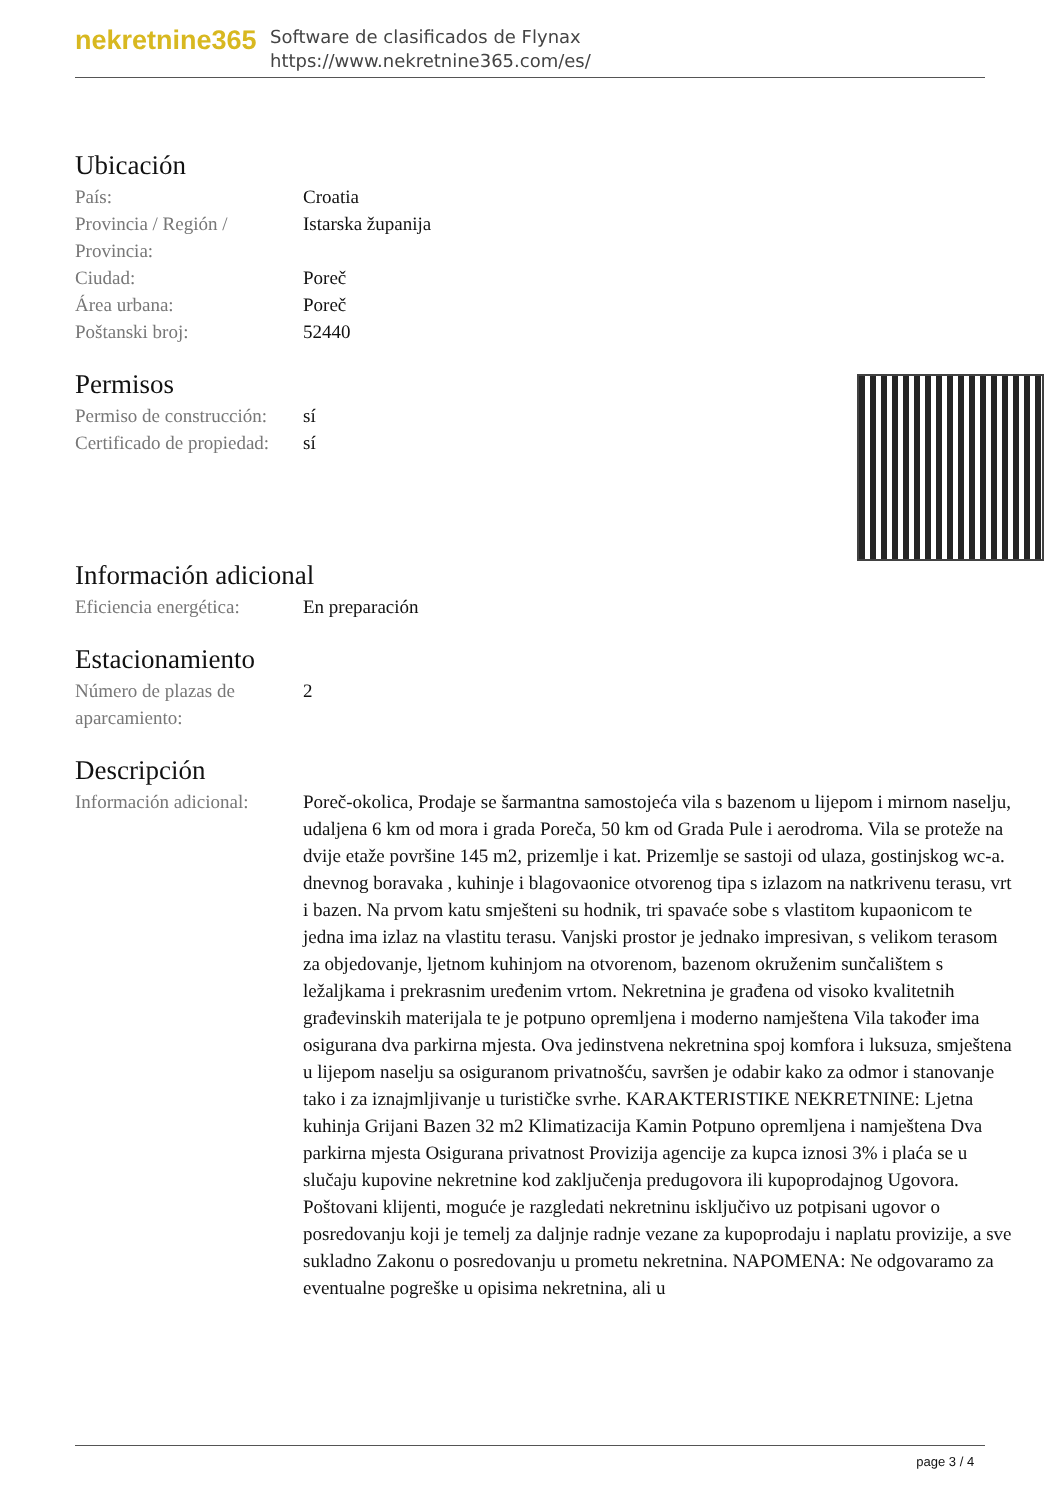nekretnine365
Software de clasificados de Flynax
https://www.nekretnine365.com/es/
Ubicación
| País: | Croatia |
| Provincia / Región / Provincia: | Istarska županija |
| Ciudad: | Poreč |
| Área urbana: | Poreč |
| Poštanski broj: | 52440 |
Permisos
| Permiso de construcción: | sí |
| Certificado de propiedad: | sí |
Información adicional
| Eficiencia energética: | En preparación |
Estacionamiento
| Número de plazas de aparcamiento: | 2 |
Descripción
| Información adicional: | Poreč-okolica, Prodaje se šarmantna samostojeća vila s bazenom u lijepom i mirnom naselju, udaljena 6 km od mora i grada Poreča, 50 km od Grada Pule i aerodroma. Vila se proteže na dvije etaže površine 145 m2, prizemlje i kat. Prizemlje se sastoji od ulaza, gostinjskog wc-a. dnevnog boravaka , kuhinje i blagovaonice otvorenog tipa s izlazom na natkrivenu terasu, vrt i bazen. Na prvom katu smješteni su hodnik, tri spavaće sobe s vlastitom kupaonicom te jedna ima izlaz na vlastitu terasu. Vanjski prostor je jednako impresivan, s velikom terasom za objedovanje, ljetnom kuhinjom na otvorenom, bazenom okruženim sunčalištem s ležaljkama i prekrasnim uređenim vrtom. Nekretnina je građena od visoko kvalitetnih građevinskih materijala te je potpuno opremljena i moderno namještena Vila također ima osigurana dva parkirna mjesta. Ova jedinstvena nekretnina spoj komfora i luksuza, smještena u lijepom naselju sa osiguranom privatnošću, savršen je odabir kako za odmor i stanovanje tako i za iznajmljivanje u turističke svrhe. KARAKTERISTIKE NEKRETNINE: Ljetna kuhinja Grijani Bazen 32 m2 Klimatizacija Kamin Potpuno opremljena i namještena Dva parkirna mjesta Osigurana privatnost Provizija agencije za kupca iznosi 3% i plaća se u slučaju kupovine nekretnine kod zaključenja predugovora ili kupoprodajnog Ugovora. Poštovani klijenti, moguće je razgledati nekretninu isključivo uz potpisani ugovor o posredovanju koji je temelj za daljnje radnje vezane za kupoprodaju i naplatu provizije, a sve sukladno Zakonu o posredovanju u prometu nekretnina. NAPOMENA: Ne odgovaramo za eventualne pogreške u opisima nekretnina, ali u |
page 3 / 4